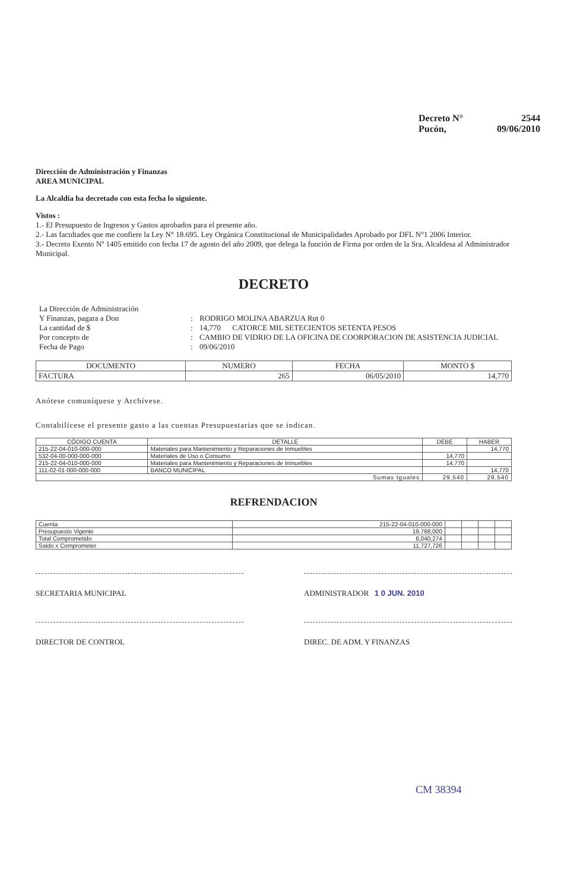Decreto N° 2544
Pucón, 09/06/2010
Dirección de Administración y Finanzas
AREA MUNICIPAL
La Alcaldía ha decretado con esta fecha lo siguiente.
Vistos :
1.- El Presupuesto de Ingresos y Gastos aprobados para el presente año.
2.- Las facultades que me confiere la Ley N° 18.695. Ley Orgánica Constitucional de Municipalidades Aprobado por DFL N°1 2006 Interior.
3.- Decreto Exento Nº 1405 emitido con fecha 17 de agosto del año 2009, que delega la función de Firma por orden de la Sra. Alcaldesa al Administrador Municipal.
DECRETO
La Dirección de Administración
Y Finanzas, pagara a Don
:
RODRIGO MOLINA ABARZUA Rut 0
La cantidad de $
:
14,770 CATORCE MIL SETECIENTOS SETENTA PESOS
Por concepto de
:
CAMBIO DE VIDRIO DE LA OFICINA DE COORPORACION DE ASISTENCIA JUDICIAL
Fecha de Pago
:
09/06/2010
| DOCUMENTO | NUMERO | FECHA | MONTO $ |
| --- | --- | --- | --- |
| FACTURA | 265 | 06/05/2010 | 14,770 |
Anótese comuníquese y Archívese.
Contabilícese el presente gasto a las cuentas Presupuestarias que se indican.
| CÓDIGO CUENTA | DETALLE | DEBE | HABER |
| --- | --- | --- | --- |
| 215-22-04-010-000-000 | Materiales para Mantenimiento y Reparaciones de Inmuebles | | 14,770 |
| 532-04-00-000-000-000 | Materiales de Uso o Consumo | 14,770 | |
| 215-22-04-010-000-000 | Materiales para Mantenimiento y Reparaciones de Inmuebles | 14,770 | |
| 111-02-01-000-000-000 | BANCO MUNICIPAL | | 14,770 |
| Sumas Iguales | | 29,540 | 29,540 |
REFRENDACION
| Cuenta | 215-22-04-010-000-000 | | | | |
| Presupuesto Vigente | 19,768,000 | | | | |
| Total Comprometido | 8,040,274 | | | | |
| Saldo x Comprometer | 11,727,726 | | | | |
SECRETARIA MUNICIPAL ADMINISTRADOR 1 0 JUN. 2010
DIRECTOR DE CONTROL DIREC. DE ADM. Y FINANZAS
CM 38394